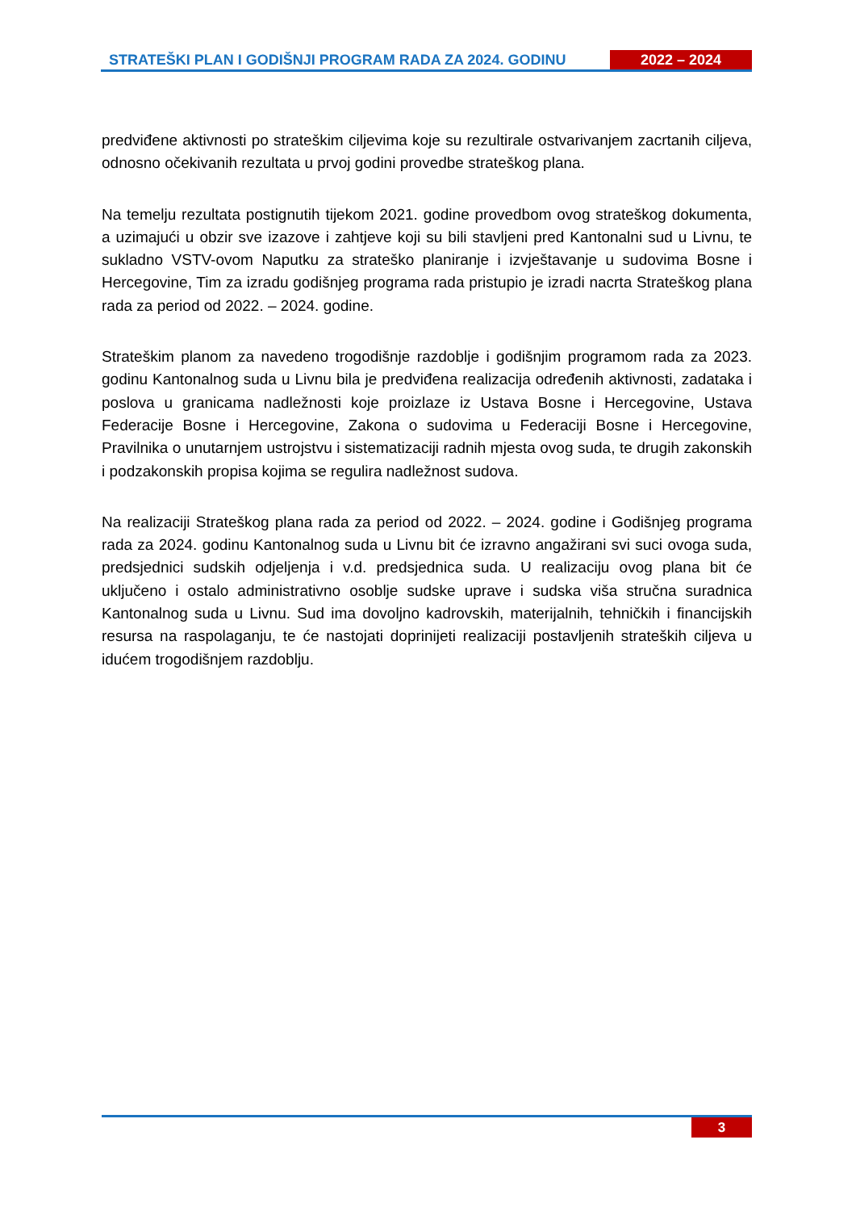STRATEŠKI PLAN I GODIŠNJI PROGRAM RADA ZA 2024. GODINU
2022 – 2024
predviđene aktivnosti po strateškim ciljevima koje su rezultirale ostvarivanjem zacrtanih ciljeva, odnosno očekivanih rezultata u prvoj godini provedbe strateškog plana.
Na temelju rezultata postignutih tijekom 2021. godine provedbom ovog strateškog dokumenta, a uzimajući u obzir sve izazove i zahtjeve koji su bili stavljeni pred Kantonalni sud u Livnu, te sukladno VSTV-ovom Naputku za strateško planiranje i izvještavanje u sudovima Bosne i Hercegovine, Tim za izradu godišnjeg programa rada pristupio je izradi nacrta Strateškog plana rada za period od 2022. – 2024. godine.
Strateškim planom za navedeno trogodišnje razdoblje i godišnjim programom rada za 2023. godinu Kantonalnog suda u Livnu bila je predviđena realizacija određenih aktivnosti, zadataka i poslova u granicama nadležnosti koje proizlaze iz Ustava Bosne i Hercegovine, Ustava Federacije Bosne i Hercegovine, Zakona o sudovima u Federaciji Bosne i Hercegovine, Pravilnika o unutarnjem ustrojstvu i sistematizaciji radnih mjesta ovog suda, te drugih zakonskih i podzakonskih propisa kojima se regulira nadležnost sudova.
Na realizaciji Strateškog plana rada za period od 2022. – 2024. godine i Godišnjeg programa rada za 2024. godinu Kantonalnog suda u Livnu bit će izravno angažirani svi suci ovoga suda, predsjednici sudskih odjeljenja i v.d. predsjednica suda. U realizaciju ovog plana bit će uključeno i ostalo administrativno osoblje sudske uprave i sudska viša stručna suradnica Kantonalnog suda u Livnu. Sud ima dovoljno kadrovskih, materijalnih, tehničkih i financijskih resursa na raspolaganju, te će nastojati doprinijeti realizaciji postavljenih strateških ciljeva u idućem trogodišnjem razdoblju.
3